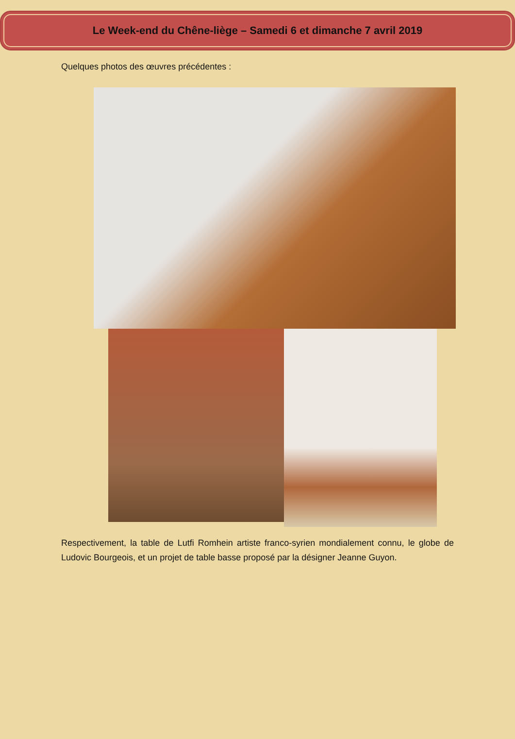Le Week-end du Chêne-liège – Samedi 6 et dimanche 7 avril 2019
Quelques photos des œuvres précédentes :
Respectivement, la table de Lutfi Romhein artiste franco-syrien mondialement connu, le globe de Ludovic Bourgeois, et un projet de table basse proposé par la désigner Jeanne Guyon.